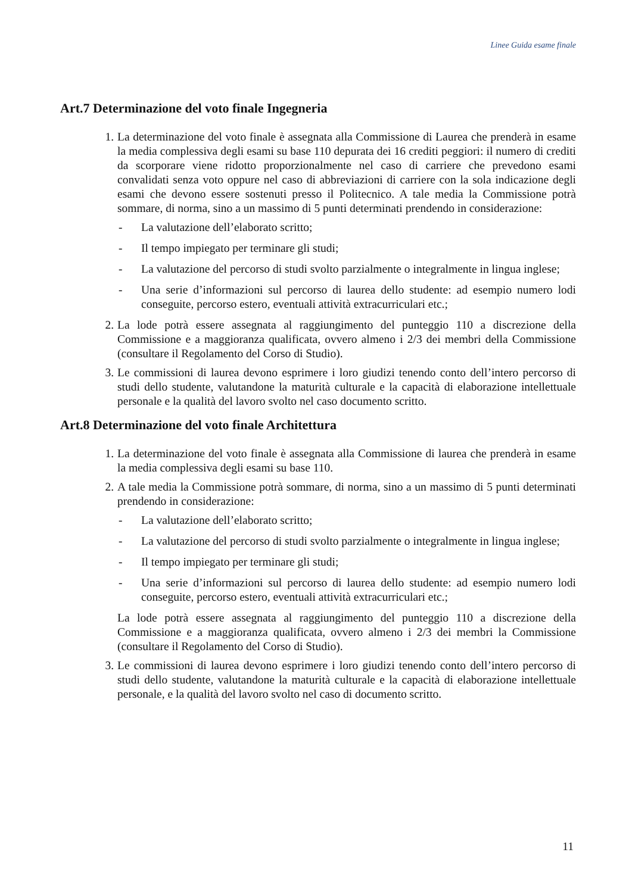Linee Guida esame finale
Art.7 Determinazione del voto finale Ingegneria
1. La determinazione del voto finale è assegnata alla Commissione di Laurea che prenderà in esame la media complessiva degli esami su base 110 depurata dei 16 crediti peggiori: il numero di crediti da scorporare viene ridotto proporzionalmente nel caso di carriere che prevedono esami convalidati senza voto oppure nel caso di abbreviazioni di carriere con la sola indicazione degli esami che devono essere sostenuti presso il Politecnico. A tale media la Commissione potrà sommare, di norma, sino a un massimo di 5 punti determinati prendendo in considerazione:
- La valutazione dell’elaborato scritto;
- Il tempo impiegato per terminare gli studi;
- La valutazione del percorso di studi svolto parzialmente o integralmente in lingua inglese;
- Una serie d’informazioni sul percorso di laurea dello studente: ad esempio numero lodi conseguite, percorso estero, eventuali attività extracurriculari etc.;
2. La lode potrà essere assegnata al raggiungimento del punteggio 110 a discrezione della Commissione e a maggioranza qualificata, ovvero almeno i 2/3 dei membri della Commissione (consultare il Regolamento del Corso di Studio).
3. Le commissioni di laurea devono esprimere i loro giudizi tenendo conto dell’intero percorso di studi dello studente, valutandone la maturità culturale e la capacità di elaborazione intellettuale personale e la qualità del lavoro svolto nel caso documento scritto.
Art.8 Determinazione del voto finale Architettura
1. La determinazione del voto finale è assegnata alla Commissione di laurea che prenderà in esame la media complessiva degli esami su base 110.
2. A tale media la Commissione potrà sommare, di norma, sino a un massimo di 5 punti determinati prendendo in considerazione:
- La valutazione dell’elaborato scritto;
- La valutazione del percorso di studi svolto parzialmente o integralmente in lingua inglese;
- Il tempo impiegato per terminare gli studi;
- Una serie d’informazioni sul percorso di laurea dello studente: ad esempio numero lodi conseguite, percorso estero, eventuali attività extracurriculari etc.;
La lode potrà essere assegnata al raggiungimento del punteggio 110 a discrezione della Commissione e a maggioranza qualificata, ovvero almeno i 2/3 dei membri la Commissione (consultare il Regolamento del Corso di Studio).
3. Le commissioni di laurea devono esprimere i loro giudizi tenendo conto dell’intero percorso di studi dello studente, valutandone la maturità culturale e la capacità di elaborazione intellettuale personale, e la qualità del lavoro svolto nel caso di documento scritto.
11